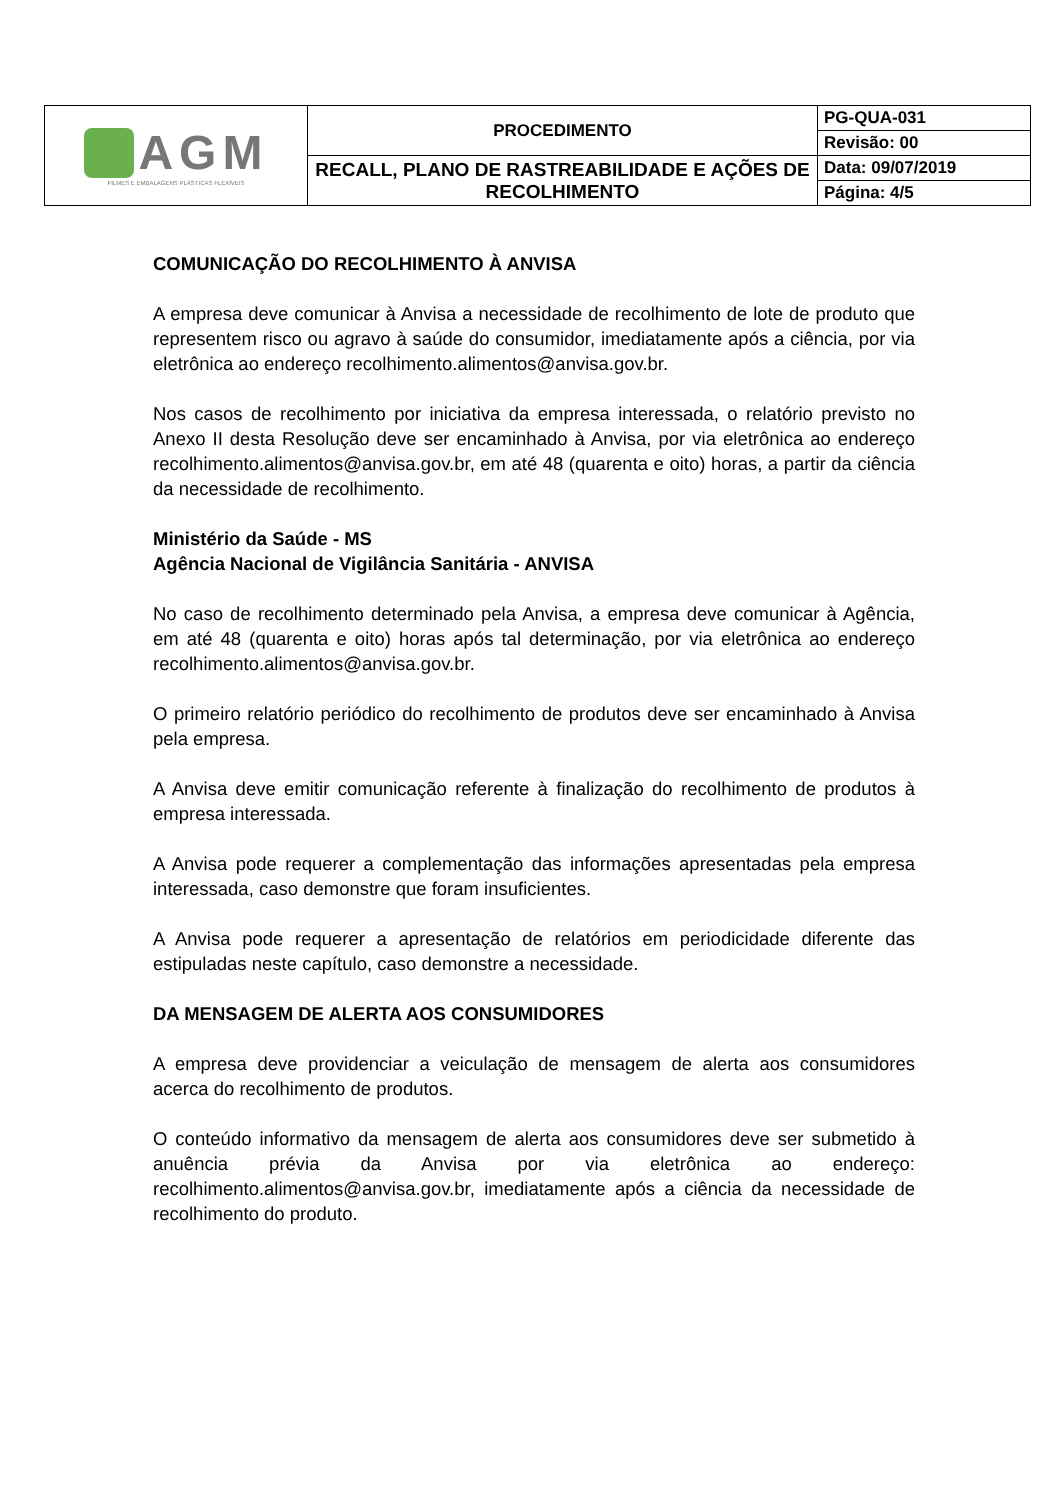| AGM FILMES E EMBALAGENS PLÁSTICAS FLEXÍVEIS | PROCEDIMENTO | PG-QUA-031 |
| | | Revisão: 00 |
| | RECALL, PLANO DE RASTREABILIDADE E AÇÕES DE RECOLHIMENTO | Data: 09/07/2019 |
| | | Página: 4/5 |
COMUNICAÇÃO DO RECOLHIMENTO À ANVISA
A empresa deve comunicar à Anvisa a necessidade de recolhimento de lote de produto que representem risco ou agravo à saúde do consumidor, imediatamente após a ciência, por via eletrônica ao endereço recolhimento.alimentos@anvisa.gov.br.
Nos casos de recolhimento por iniciativa da empresa interessada, o relatório previsto no Anexo II desta Resolução deve ser encaminhado à Anvisa, por via eletrônica ao endereço recolhimento.alimentos@anvisa.gov.br, em até 48 (quarenta e oito) horas, a partir da ciência da necessidade de recolhimento.
Ministério da Saúde - MS
Agência Nacional de Vigilância Sanitária - ANVISA
No caso de recolhimento determinado pela Anvisa, a empresa deve comunicar à Agência, em até 48 (quarenta e oito) horas após tal determinação, por via eletrônica ao endereço recolhimento.alimentos@anvisa.gov.br.
O primeiro relatório periódico do recolhimento de produtos deve ser encaminhado à Anvisa pela empresa.
A Anvisa deve emitir comunicação referente à finalização do recolhimento de produtos à empresa interessada.
A Anvisa pode requerer a complementação das informações apresentadas pela empresa interessada, caso demonstre que foram insuficientes.
A Anvisa pode requerer a apresentação de relatórios em periodicidade diferente das estipuladas neste capítulo, caso demonstre a necessidade.
DA MENSAGEM DE ALERTA AOS CONSUMIDORES
A empresa deve providenciar a veiculação de mensagem de alerta aos consumidores acerca do recolhimento de produtos.
O conteúdo informativo da mensagem de alerta aos consumidores deve ser submetido à anuência prévia da Anvisa por via eletrônica ao endereço: recolhimento.alimentos@anvisa.gov.br, imediatamente após a ciência da necessidade de recolhimento do produto.